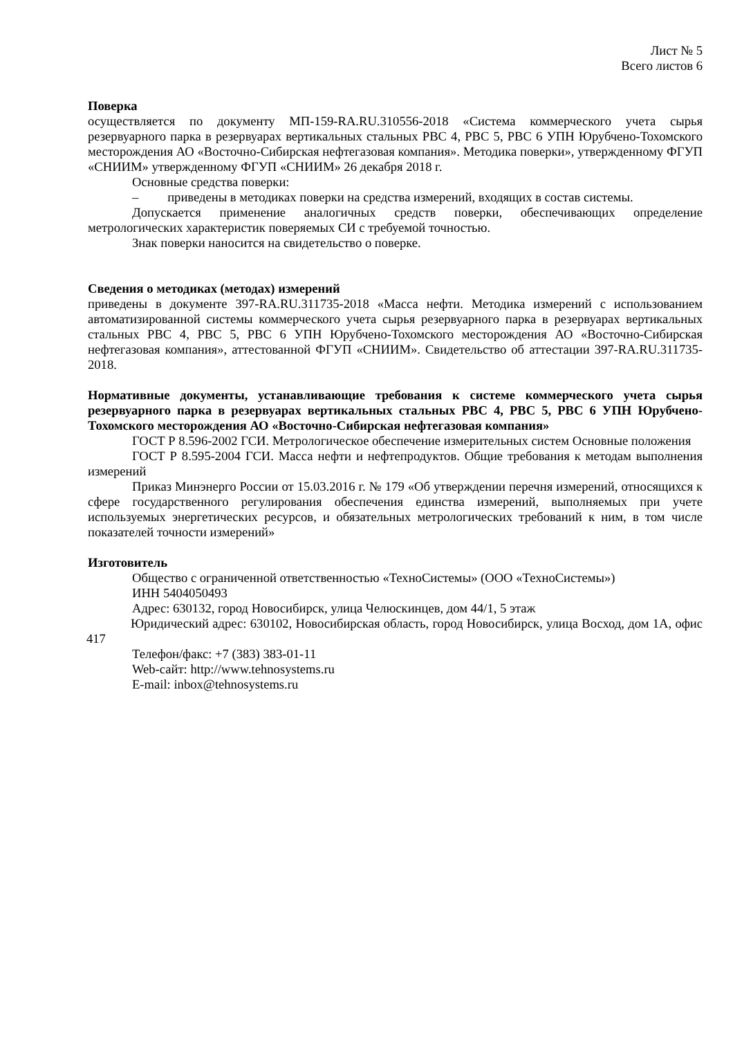Лист № 5
Всего листов 6
Поверка
осуществляется по документу МП-159-RA.RU.310556-2018 «Система коммерческого учета сырья резервуарного парка в резервуарах вертикальных стальных РВС 4, РВС 5, РВС 6 УПН Юрубчено-Тохомского месторождения АО «Восточно-Сибирская нефтегазовая компания». Методика поверки», утвержденному ФГУП «СНИИМ» утвержденному ФГУП «СНИИМ» 26 декабря 2018 г.
Основные средства поверки:
– приведены в методиках поверки на средства измерений, входящих в состав системы.
Допускается применение аналогичных средств поверки, обеспечивающих определение метрологических характеристик поверяемых СИ с требуемой точностью.
Знак поверки наносится на свидетельство о поверке.
Сведения о методиках (методах) измерений
приведены в документе 397-RA.RU.311735-2018 «Масса нефти. Методика измерений с использованием автоматизированной системы коммерческого учета сырья резервуарного парка в резервуарах вертикальных стальных РВС 4, РВС 5, РВС 6 УПН Юрубчено-Тохомского месторождения АО «Восточно-Сибирская нефтегазовая компания», аттестованной ФГУП «СНИИМ». Свидетельство об аттестации 397-RA.RU.311735-2018.
Нормативные документы, устанавливающие требования к системе коммерческого учета сырья резервуарного парка в резервуарах вертикальных стальных РВС 4, РВС 5, РВС 6 УПН Юрубчено-Тохомского месторождения АО «Восточно-Сибирская нефтегазовая компания»
ГОСТ Р 8.596-2002 ГСИ. Метрологическое обеспечение измерительных систем Основные положения
ГОСТ Р 8.595-2004 ГСИ. Масса нефти и нефтепродуктов. Общие требования к методам выполнения измерений
Приказ Минэнерго России от 15.03.2016 г. № 179 «Об утверждении перечня измерений, относящихся к сфере государственного регулирования обеспечения единства измерений, выполняемых при учете используемых энергетических ресурсов, и обязательных метрологических требований к ним, в том числе показателей точности измерений»
Изготовитель
Общество с ограниченной ответственностью «ТехноСистемы» (ООО «ТехноСистемы»)
ИНН 5404050493
Адрес: 630132, город Новосибирск, улица Челюскинцев, дом 44/1, 5 этаж
Юридический адрес: 630102, Новосибирская область, город Новосибирск, улица Восход, дом 1А, офис 417
Телефон/факс: +7 (383) 383-01-11
Web-сайт: http://www.tehnosystems.ru
E-mail: inbox@tehnosystems.ru